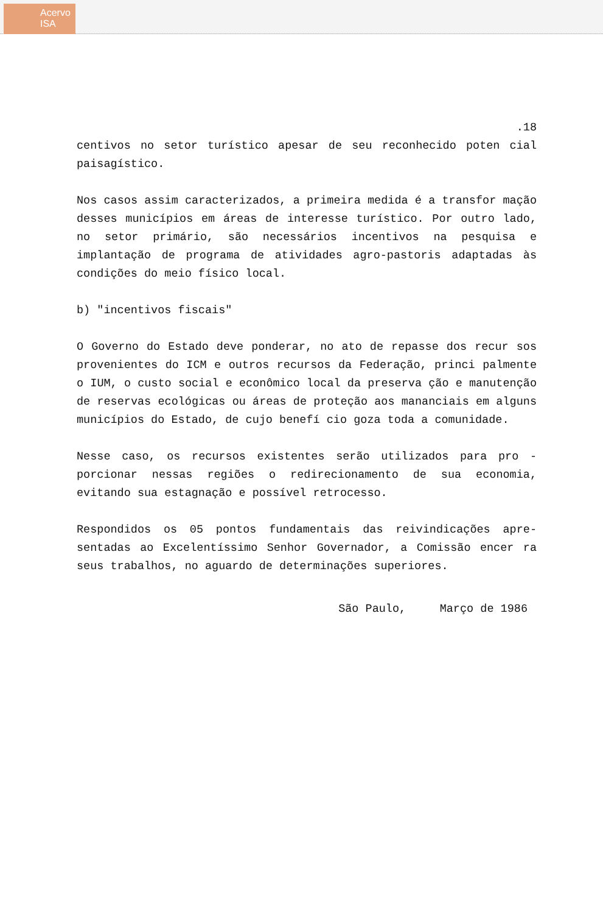Acervo
ISA
.18
centivos no setor turístico apesar de seu reconhecido poten cial paisagístico.
Nos casos assim caracterizados, a primeira medida é a transfor mação desses municípios em áreas de interesse turístico. Por outro lado, no setor primário, são necessários incentivos na pesquisa e implantação de programa de atividades agro-pastoris adaptadas às condições do meio físico local.
b) "incentivos fiscais"
O Governo do Estado deve ponderar, no ato de repasse dos recur sos provenientes do ICM e outros recursos da Federação, princi palmente o IUM, o custo social e econômico local da preserva ção e manutenção de reservas ecológicas ou áreas de proteção aos mananciais em alguns municípios do Estado, de cujo benefí cio goza toda a comunidade.
Nesse caso, os recursos existentes serão utilizados para pro - porcionar nessas regiões o redirecionamento de sua economia, evitando sua estagnação e possível retrocesso.
Respondidos os 05 pontos fundamentais das reivindicações apre- sentadas ao Excelentíssimo Senhor Governador, a Comissão encer ra seus trabalhos, no aguardo de determinações superiores.
São Paulo, Março de 1986